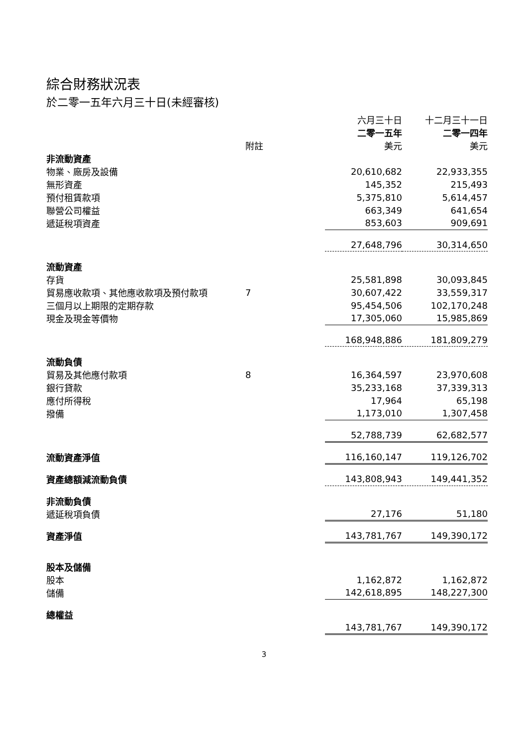綜合財務狀況表
於二零一五年六月三十日(未經審核)
| | | 六月三十日 | 十二月三十一日 |
| | | 二零一五年 | 二零一四年 |
| | 附註 | 美元 | 美元 |
| 非流動資產 | | | |
| 物業、廠房及設備 | | 20,610,682 | 22,933,355 |
| 無形資產 | | 145,352 | 215,493 |
| 預付租賃款項 | | 5,375,810 | 5,614,457 |
| 聯營公司權益 | | 663,349 | 641,654 |
| 遞延稅項資產 | | 853,603 | 909,691 |
| | | 27,648,796 | 30,314,650 |
| 流動資產 | | | |
| 存貨 | | 25,581,898 | 30,093,845 |
| 貿易應收款項、其他應收款項及預付款項 | 7 | 30,607,422 | 33,559,317 |
| 三個月以上期限的定期存款 | | 95,454,506 | 102,170,248 |
| 現金及現金等價物 | | 17,305,060 | 15,985,869 |
| | | 168,948,886 | 181,809,279 |
| 流動負債 | | | |
| 貿易及其他應付款項 | 8 | 16,364,597 | 23,970,608 |
| 銀行貸款 | | 35,233,168 | 37,339,313 |
| 應付所得稅 | | 17,964 | 65,198 |
| 撥備 | | 1,173,010 | 1,307,458 |
| | | 52,788,739 | 62,682,577 |
| 流動資產淨值 | | 116,160,147 | 119,126,702 |
| 資產總額減流動負債 | | 143,808,943 | 149,441,352 |
| 非流動負債 | | | |
| 遞延稅項負債 | | 27,176 | 51,180 |
| 資產淨值 | | 143,781,767 | 149,390,172 |
| 股本及儲備 | | | |
| 股本 | | 1,162,872 | 1,162,872 |
| 儲備 | | 142,618,895 | 148,227,300 |
| 總權益 | | | |
| | | 143,781,767 | 149,390,172 |
3